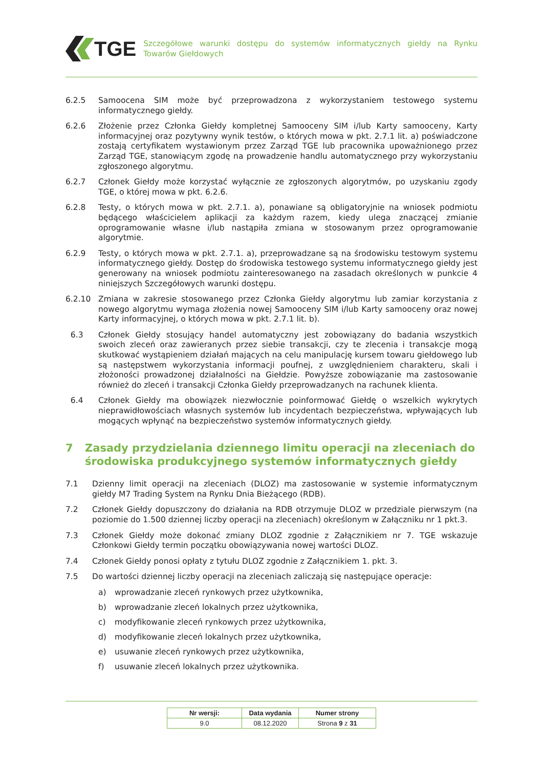TGE
Szczegółowe warunki dostępu do systemów informatycznych giełdy na Rynku Towarów Giełdowych
6.2.5 Samoocena SIM może być przeprowadzona z wykorzystaniem testowego systemu informatycznego giełdy.
6.2.6 Złożenie przez Członka Giełdy kompletnej Samooceny SIM i/lub Karty samooceny, Karty informacyjnej oraz pozytywny wynik testów, o których mowa w pkt. 2.7.1 lit. a) poświadczone zostają certyfikatem wystawionym przez Zarząd TGE lub pracownika upoważnionego przez Zarząd TGE, stanowiącym zgodę na prowadzenie handlu automatycznego przy wykorzystaniu zgłoszonego algorytmu.
6.2.7 Członek Giełdy może korzystać wyłącznie ze zgłoszonych algorytmów, po uzyskaniu zgody TGE, o której mowa w pkt. 6.2.6.
6.2.8 Testy, o których mowa w pkt. 2.7.1. a), ponawiane są obligatoryjnie na wniosek podmiotu będącego właścicielem aplikacji za każdym razem, kiedy ulega znaczącej zmianie oprogramowanie własne i/lub nastąpiła zmiana w stosowanym przez oprogramowanie algorytmie.
6.2.9 Testy, o których mowa w pkt. 2.7.1. a), przeprowadzane są na środowisku testowym systemu informatycznego giełdy. Dostęp do środowiska testowego systemu informatycznego giełdy jest generowany na wniosek podmiotu zainteresowanego na zasadach określonych w punkcie 4 niniejszych Szczegółowych warunki dostępu.
6.2.10 Zmiana w zakresie stosowanego przez Członka Giełdy algorytmu lub zamiar korzystania z nowego algorytmu wymaga złożenia nowej Samooceny SIM i/lub Karty samooceny oraz nowej Karty informacyjnej, o których mowa w pkt. 2.7.1 lit. b).
6.3 Członek Giełdy stosujący handel automatyczny jest zobowiązany do badania wszystkich swoich zleceń oraz zawieranych przez siebie transakcji, czy te zlecenia i transakcje mogą skutkować wystąpieniem działań mających na celu manipulację kursem towaru giełdowego lub są następstwem wykorzystania informacji poufnej, z uwzględnieniem charakteru, skali i złożoności prowadzonej działalności na Giełdzie. Powyższe zobowiązanie ma zastosowanie również do zleceń i transakcji Członka Giełdy przeprowadzanych na rachunek klienta.
6.4 Członek Giełdy ma obowiązek niezwłocznie poinformować Giełdę o wszelkich wykrytych nieprawidłowościach własnych systemów lub incydentach bezpieczeństwa, wpływających lub mogących wpłynąć na bezpieczeństwo systemów informatycznych giełdy.
7 Zasady przydzielania dziennego limitu operacji na zleceniach do środowiska produkcyjnego systemów informatycznych giełdy
7.1 Dzienny limit operacji na zleceniach (DLOZ) ma zastosowanie w systemie informatycznym giełdy M7 Trading System na Rynku Dnia Bieżącego (RDB).
7.2 Członek Giełdy dopuszczony do działania na RDB otrzymuje DLOZ w przedziale pierwszym (na poziomie do 1.500 dziennej liczby operacji na zleceniach) określonym w Załączniku nr 1 pkt.3.
7.3 Członek Giełdy może dokonać zmiany DLOZ zgodnie z Załącznikiem nr 7. TGE wskazuje Członkowi Giełdy termin początku obowiązywania nowej wartości DLOZ.
7.4 Członek Giełdy ponosi opłaty z tytułu DLOZ zgodnie z Załącznikiem 1. pkt. 3.
7.5 Do wartości dziennej liczby operacji na zleceniach zaliczają się następujące operacje:
a) wprowadzanie zleceń rynkowych przez użytkownika,
b) wprowadzanie zleceń lokalnych przez użytkownika,
c) modyfikowanie zleceń rynkowych przez użytkownika,
d) modyfikowanie zleceń lokalnych przez użytkownika,
e) usuwanie zleceń rynkowych przez użytkownika,
f) usuwanie zleceń lokalnych przez użytkownika.
| Nr wersji: | Data wydania | Numer strony |
| --- | --- | --- |
| 9.0 | 08.12.2020 | Strona 9 z 31 |